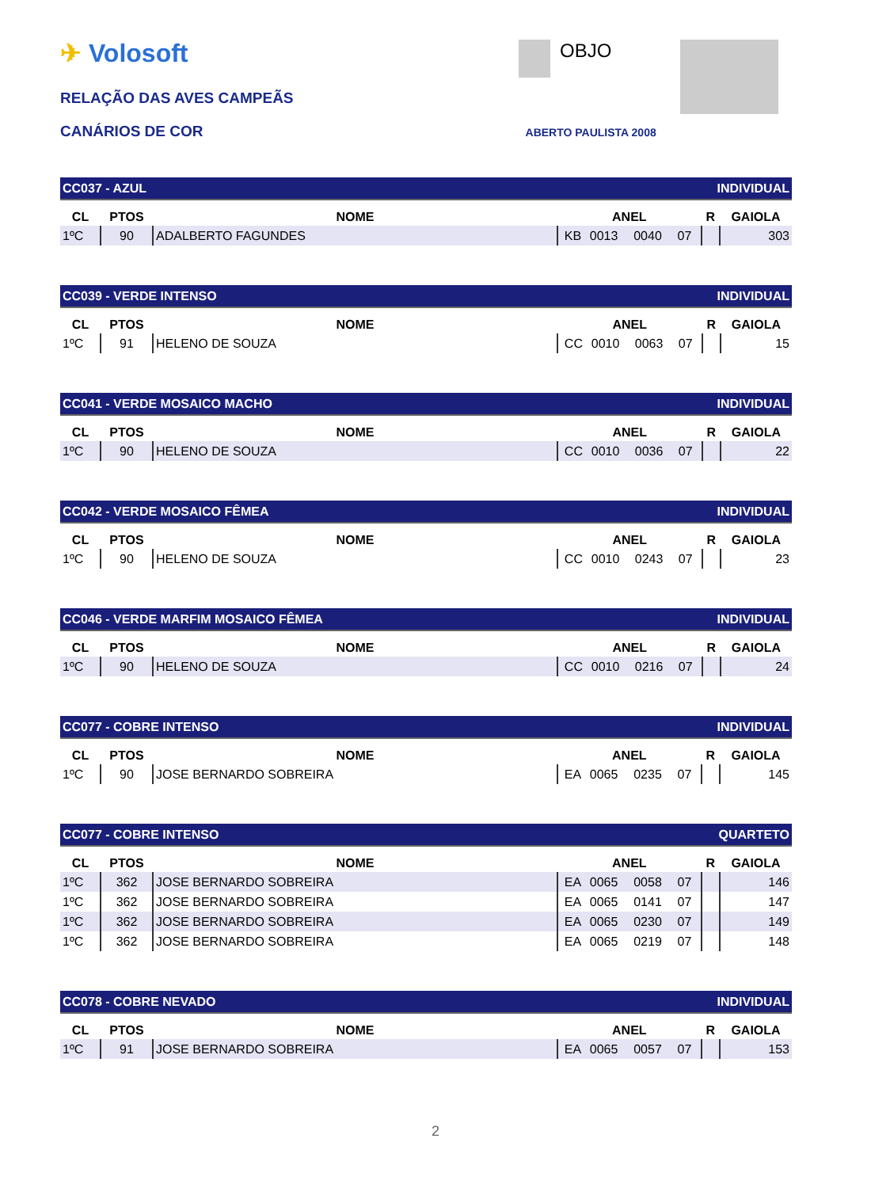✈ Volosoft
RELAÇÃO DAS AVES CAMPEÃS
CANÁRIOS DE COR ABERTO PAULISTA 2008
OBJO
| CC037 - AZUL | | | | INDIVIDUAL | | | | |
| CL | PTOS | NOME | ANEL | | | | R | GAIOLA |
| 1ºC | 90 | ADALBERTO FAGUNDES | KB | 0013 | 0040 | 07 | | 303 |
| CC039 - VERDE INTENSO | | | | INDIVIDUAL | | | | |
| CL | PTOS | NOME | ANEL | | | | R | GAIOLA |
| 1ºC | 91 | HELENO DE SOUZA | CC | 0010 | 0063 | 07 | | 15 |
| CC041 - VERDE MOSAICO MACHO | | | | INDIVIDUAL | | | | |
| CL | PTOS | NOME | ANEL | | | | R | GAIOLA |
| 1ºC | 90 | HELENO DE SOUZA | CC | 0010 | 0036 | 07 | | 22 |
| CC042 - VERDE MOSAICO FÊMEA | | | | INDIVIDUAL | | | | |
| CL | PTOS | NOME | ANEL | | | | R | GAIOLA |
| 1ºC | 90 | HELENO DE SOUZA | CC | 0010 | 0243 | 07 | | 23 |
| CC046 - VERDE MARFIM MOSAICO FÊMEA | | | | INDIVIDUAL | | | | |
| CL | PTOS | NOME | ANEL | | | | R | GAIOLA |
| 1ºC | 90 | HELENO DE SOUZA | CC | 0010 | 0216 | 07 | | 24 |
| CC077 - COBRE INTENSO | | | | INDIVIDUAL | | | | |
| CL | PTOS | NOME | ANEL | | | | R | GAIOLA |
| 1ºC | 90 | JOSE BERNARDO SOBREIRA | EA | 0065 | 0235 | 07 | | 145 |
| CC077 - COBRE INTENSO | | | | QUARTETO | | | | |
| CL | PTOS | NOME | ANEL | | | | R | GAIOLA |
| 1ºC | 362 | JOSE BERNARDO SOBREIRA | EA | 0065 | 0058 | 07 | | 146 |
| 1ºC | 362 | JOSE BERNARDO SOBREIRA | EA | 0065 | 0141 | 07 | | 147 |
| 1ºC | 362 | JOSE BERNARDO SOBREIRA | EA | 0065 | 0230 | 07 | | 149 |
| 1ºC | 362 | JOSE BERNARDO SOBREIRA | EA | 0065 | 0219 | 07 | | 148 |
| CC078 - COBRE NEVADO | | | | INDIVIDUAL | | | | |
| CL | PTOS | NOME | ANEL | | | | R | GAIOLA |
| 1ºC | 91 | JOSE BERNARDO SOBREIRA | EA | 0065 | 0057 | 07 | | 153 |
2